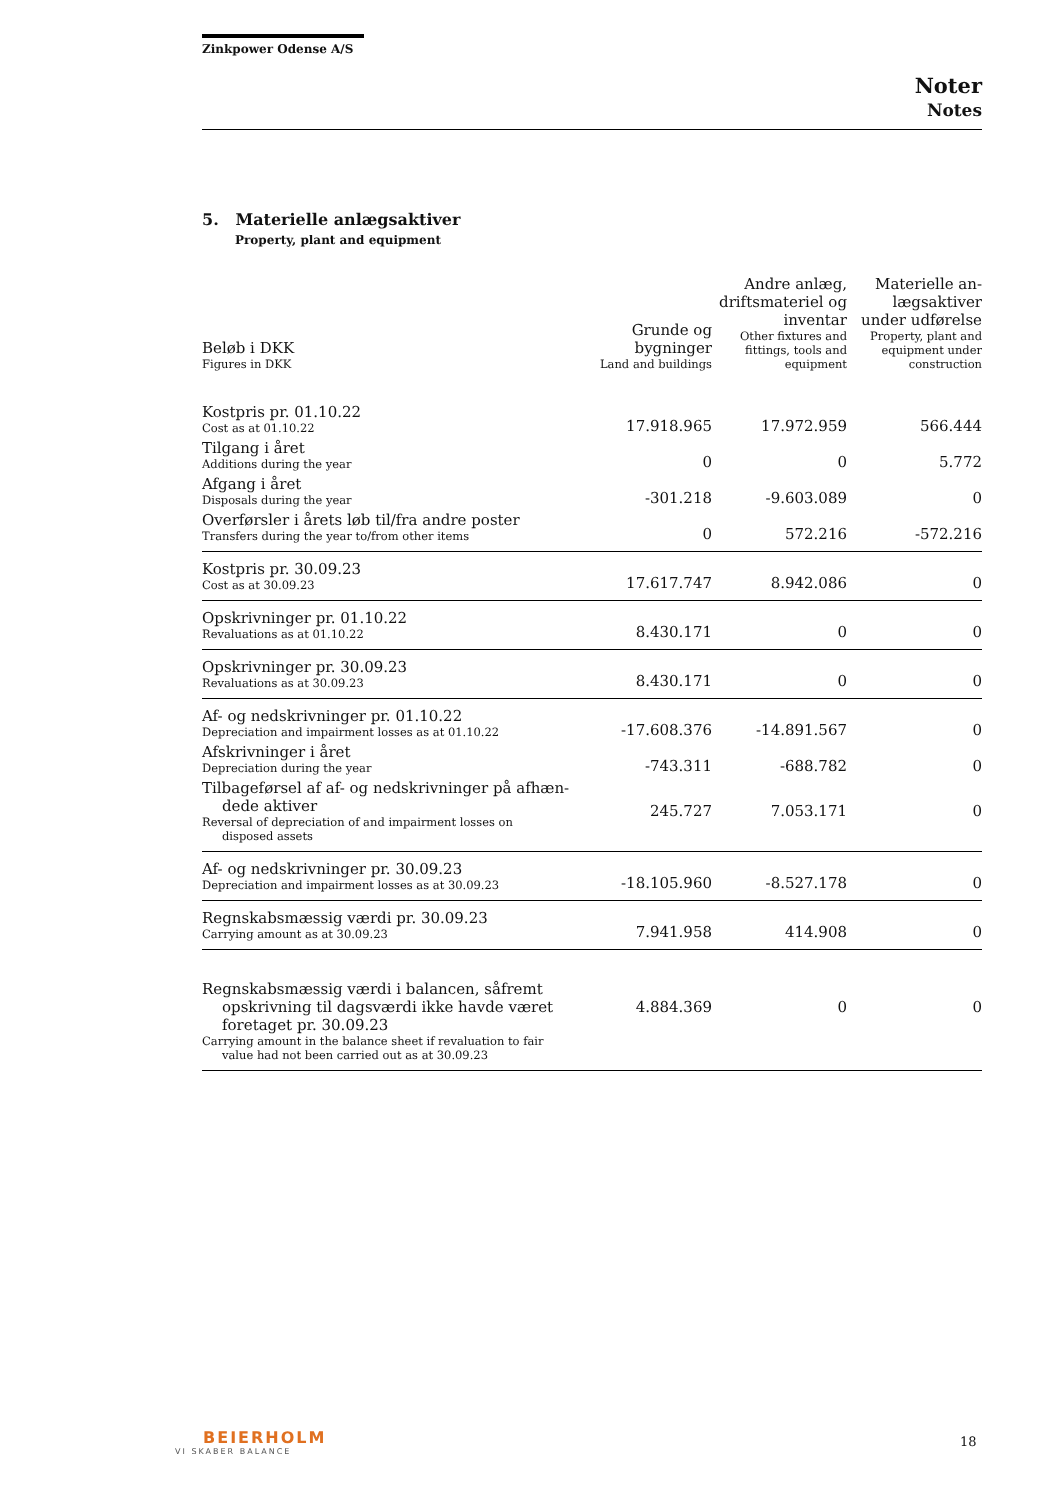Zinkpower Odense A/S
Noter
Notes
5. Materielle anlægsaktiver
Property, plant and equipment
| Beløb i DKK Figures in DKK | Grunde og bygninger Land and buildings | Andre anlæg, driftsmateriel og inventar Other fixtures and fittings, tools and equipment | Materielle an-lægsaktiver under udførelse Property, plant and equipment under construction |
| --- | --- | --- | --- |
| Kostpris pr. 01.10.22 Cost as at 01.10.22 | 17.918.965 | 17.972.959 | 566.444 |
| Tilgang i året Additions during the year | 0 | 0 | 5.772 |
| Afgang i året Disposals during the year | -301.218 | -9.603.089 | 0 |
| Overførsler i årets løb til/fra andre poster Transfers during the year to/from other items | 0 | 572.216 | -572.216 |
| Kostpris pr. 30.09.23 Cost as at 30.09.23 | 17.617.747 | 8.942.086 | 0 |
| Opskrivninger pr. 01.10.22 Revaluations as at 01.10.22 | 8.430.171 | 0 | 0 |
| Opskrivninger pr. 30.09.23 Revaluations as at 30.09.23 | 8.430.171 | 0 | 0 |
| Af- og nedskrivninger pr. 01.10.22 Depreciation and impairment losses as at 01.10.22 | -17.608.376 | -14.891.567 | 0 |
| Afskrivninger i året Depreciation during the year | -743.311 | -688.782 | 0 |
| Tilbageførsel af af- og nedskrivninger på afhæn- dede aktiver Reversal of depreciation of and impairment losses on disposed assets | 245.727 | 7.053.171 | 0 |
| Af- og nedskrivninger pr. 30.09.23 Depreciation and impairment losses as at 30.09.23 | -18.105.960 | -8.527.178 | 0 |
| Regnskabsmæssig værdi pr. 30.09.23 Carrying amount as at 30.09.23 | 7.941.958 | 414.908 | 0 |
| Regnskabsmæssig værdi i balancen, såfremt opskrivning til dagsværdi ikke havde været foretaget pr. 30.09.23 Carrying amount in the balance sheet if revaluation to fair value had not been carried out as at 30.09.23 | 4.884.369 | 0 | 0 |
BEIERHOLM
VI SKABER BALANCE
18